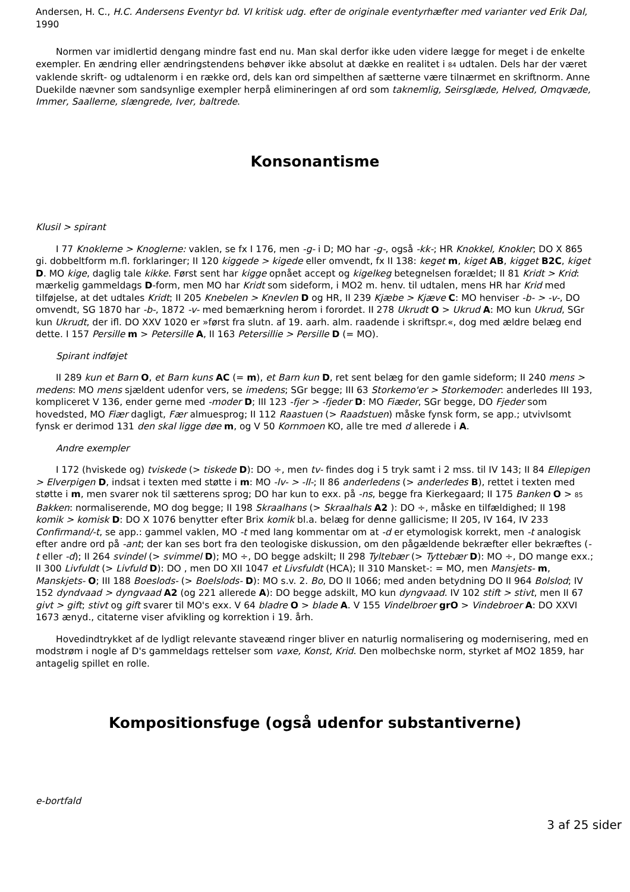Andersen, H. C., H.C. Andersens Eventyr bd. VI kritisk udg. efter de originale eventyrhæfter med varianter ved Erik Dal, 1990
Normen var imidlertid dengang mindre fast end nu. Man skal derfor ikke uden videre lægge for meget i de enkelte exempler. En ændring eller ændringstendens behøver ikke absolut at dække en realitet i 84 udtalen. Dels har der været vaklende skrift- og udtalenorm i en række ord, dels kan ord simpelthen af sætterne være tilnærmet en skriftnorm. Anne Duekilde nævner som sandsynlige exempler herpå elimineringen af ord som taknemlig, Seirsglæde, Helved, Omqvæde, Immer, Saallerne, slængrede, Iver, baltrede.
Konsonantisme
Klusil > spirant
I 77 Knoklerne > Knoglerne: vaklen, se fx I 176, men -g- i D; MO har -g-, også -kk-; HR Knokkel, Knokler; DO X 865 gi. dobbeltform m.fl. forklaringer; II 120 kiggede > kigede eller omvendt, fx II 138: keget m, kiget AB, kigget B2C, kiget D. MO kige, daglig tale kikke. Først sent har kigge opnået accept og kigelkeg betegnelsen forældet; II 81 Kridt > Krid: mærkelig gammeldags D-form, men MO har Kridt som sideform, i MO2 m. henv. til udtalen, mens HR har Krid med tilføjelse, at det udtales Kridt; II 205 Knebelen > Knevlen D og HR, II 239 Kjæbe > Kjæve C: MO henviser -b- > -v-, DO omvendt, SG 1870 har -b-, 1872 -v- med bemærkning herom i forordet. II 278 Ukrudt O > Ukrud A: MO kun Ukrud, SGr kun Ukrudt, der ifl. DO XXV 1020 er »først fra slutn. af 19. aarh. alm. raadende i skriftspr.«, dog med ældre belæg end dette. I 157 Persille m > Petersille A, II 163 Petersillie > Persille D (= MO).
Spirant indføjet
II 289 kun et Barn O, et Barn kuns AC (= m), et Barn kun D, ret sent belæg for den gamle sideform; II 240 mens > medens: MO mens sjældent udenfor vers, se imedens; SGr begge; III 63 Storkemo'er > Storkemoder: anderledes III 193, kompliceret V 136, ender gerne med -moder D; III 123 -fjer > -fjeder D: MO Fiæder, SGr begge, DO Fjeder som hovedsted, MO Fiær dagligt, Fær almuesprog; II 112 Raastuen (> Raadstuen) måske fynsk form, se app.; utvivlsomt fynsk er derimod 131 den skal ligge døe m, og V 50 Kornmoen KO, alle tre med d allerede i A.
Andre exempler
I 172 (hviskede og) tviskede (> tiskede D): DO ÷, men tv- findes dog i 5 tryk samt i 2 mss. til IV 143; II 84 Ellepigen > Elverpigen D, indsat i texten med støtte i m: MO -lv- > -ll-; II 86 anderledens (> anderledes B), rettet i texten med støtte i m, men svarer nok til sætterens sprog; DO har kun to exx. på -ns, begge fra Kierkegaard; II 175 Banken O > 85 Bakken: normaliserende, MO dog begge; II 198 Skraalhans (> Skraalhals A2 ): DO ÷, måske en tilfældighed; II 198 komik > komisk D: DO X 1076 benytter efter Brix komik bl.a. belæg for denne gallicisme; II 205, IV 164, IV 233 Confirmand/-t, se app.: gammel vaklen, MO -t med lang kommentar om at -d er etymologisk korrekt, men -t analogisk efter andre ord på -ant; der kan ses bort fra den teologiske diskussion, om den pågældende bekræfter eller bekræftes (-t eller -d); II 264 svindel (> svimmel D); MO ÷, DO begge adskilt; II 298 Tyltebær (> Tyttebær D): MO ÷, DO mange exx.; II 300 Livfuldt (> Livfuld D): DO , men DO XII 1047 et Livsfuldt (HCA); II 310 Mansket-: = MO, men Mansjets- m, Manskjets- O; III 188 Boeslods- (> Boelslods- D): MO s.v. 2. Bo, DO II 1066; med anden betydning DO II 964 Bolslod; IV 152 dyndvaad > dyngvaad A2 (og 221 allerede A): DO begge adskilt, MO kun dyngvaad. IV 102 stift > stivt, men II 67 givt > gift; stivt og gift svarer til MO's exx. V 64 bladre O > blade A. V 155 Vindelbroer grO > Vindebroer A: DO XXVI 1673 ænyd., citaterne viser afvikling og korrektion i 19. årh.
Hovedindtrykket af de lydligt relevante staveænd ringer bliver en naturlig normalisering og modernisering, med en modstrøm i nogle af D's gammeldags rettelser som vaxe, Konst, Krid. Den molbechske norm, styrket af MO2 1859, har antagelig spillet en rolle.
Kompositionsfuge (også udenfor substantiverne)
e-bortfald
3 af 25 sider